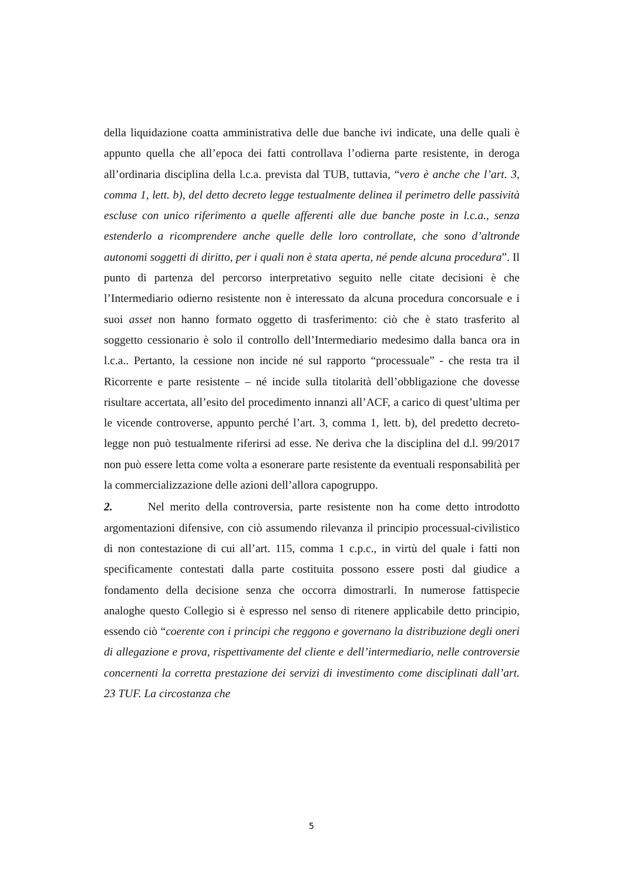della liquidazione coatta amministrativa delle due banche ivi indicate, una delle quali è appunto quella che all’epoca dei fatti controllava l’odierna parte resistente, in deroga all’ordinaria disciplina della l.c.a. prevista dal TUB, tuttavia, “vero è anche che l’art. 3, comma 1, lett. b), del detto decreto legge testualmente delinea il perimetro delle passività escluse con unico riferimento a quelle afferenti alle due banche poste in l.c.a., senza estenderlo a ricomprendere anche quelle delle loro controllate, che sono d’altronde autonomi soggetti di diritto, per i quali non è stata aperta, né pende alcuna procedura”. Il punto di partenza del percorso interpretativo seguito nelle citate decisioni è che l’Intermediario odierno resistente non è interessato da alcuna procedura concorsuale e i suoi asset non hanno formato oggetto di trasferimento: ciò che è stato trasferito al soggetto cessionario è solo il controllo dell’Intermediario medesimo dalla banca ora in l.c.a.. Pertanto, la cessione non incide né sul rapporto “processuale” - che resta tra il Ricorrente e parte resistente – né incide sulla titolarità dell’obbligazione che dovesse risultare accertata, all’esito del procedimento innanzi all’ACF, a carico di quest’ultima per le vicende controverse, appunto perché l’art. 3, comma 1, lett. b), del predetto decreto-legge non può testualmente riferirsi ad esse. Ne deriva che la disciplina del d.l. 99/2017 non può essere letta come volta a esonerare parte resistente da eventuali responsabilità per la commercializzazione delle azioni dell’allora capogruppo.
2. Nel merito della controversia, parte resistente non ha come detto introdotto argomentazioni difensive, con ciò assumendo rilevanza il principio processual-civilistico di non contestazione di cui all’art. 115, comma 1 c.p.c., in virtù del quale i fatti non specificamente contestati dalla parte costituita possono essere posti dal giudice a fondamento della decisione senza che occorra dimostrarli. In numerose fattispecie analoghe questo Collegio si è espresso nel senso di ritenere applicabile detto principio, essendo ciò “coerente con i principi che reggono e governano la distribuzione degli oneri di allegazione e prova, rispettivamente del cliente e dell’intermediario, nelle controversie concernenti la corretta prestazione dei servizi di investimento come disciplinati dall’art. 23 TUF. La circostanza che
5